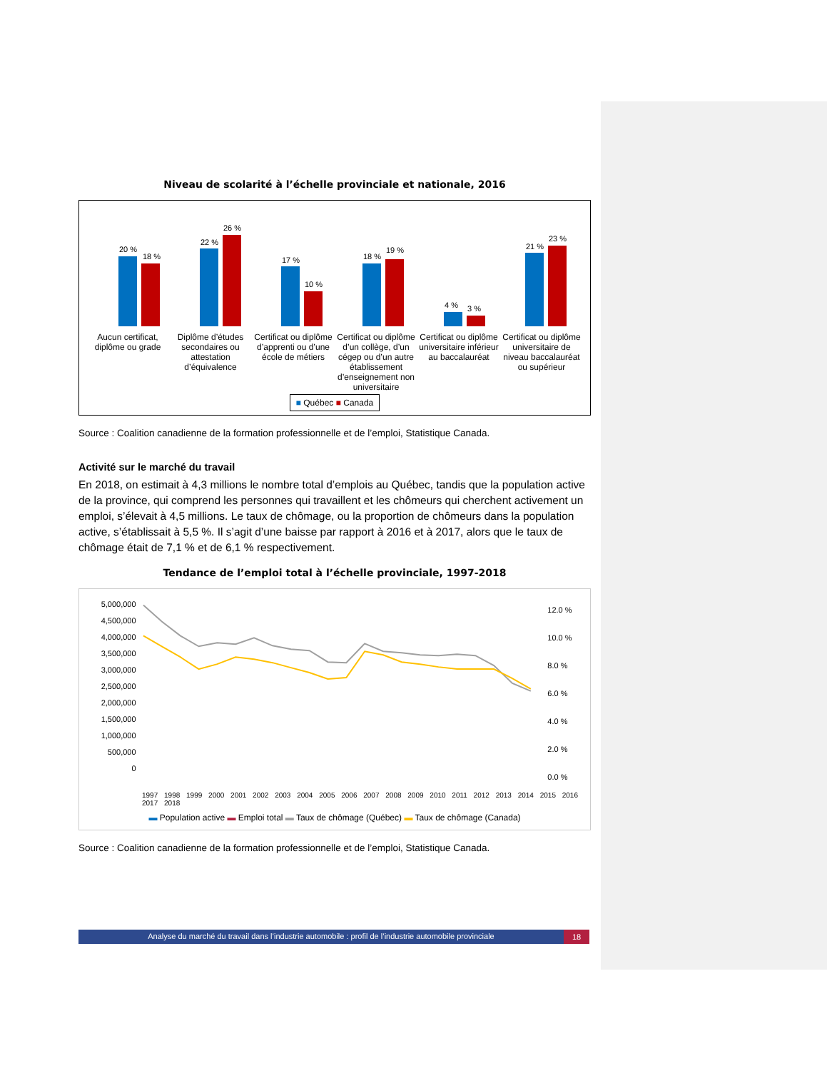Niveau de scolarité à l’échelle provinciale et nationale, 2016
20 %
18 %
22 %
26 %
17 %
10 %
18 %
19 %
4 %
3 %
21 %
23 %
Aucun certificat, diplôme ou grade
Diplôme d’études secondaires ou attestation d’équivalence
Certificat ou diplôme d’apprenti ou d’une école de métiers
Certificat ou diplôme d’un collège, d’un cégep ou d’un autre établissement d’enseignement non universitaire
Certificat ou diplôme universitaire inférieur au baccalauréat
Certificat ou diplôme universitaire de niveau baccalauréat ou supérieur
■ Québec ■ Canada
Source : Coalition canadienne de la formation professionnelle et de l’emploi, Statistique Canada.
Activité sur le marché du travail
En 2018, on estimait à 4,3 millions le nombre total d’emplois au Québec, tandis que la population active de la province, qui comprend les personnes qui travaillent et les chômeurs qui cherchent activement un emploi, s’élevait à 4,5 millions. Le taux de chômage, ou la proportion de chômeurs dans la population active, s’établissait à 5,5 %. Il s’agit d’une baisse par rapport à 2016 et à 2017, alors que le taux de chômage était de 7,1 % et de 6,1 % respectivement.
Tendance de l’emploi total à l’échelle provinciale, 1997-2018
5,000,000
4,500,000
4,000,000
3,500,000
3,000,000
2,500,000
2,000,000
1,500,000
1,000,000
500,000
0
12.0 %
10.0 %
8.0 %
6.0 %
4.0 %
2.0 %
0.0 %
1997 1998 1999 2000 2001 2002 2003 2004 2005 2006 2007 2008 2009 2010 2011 2012 2013 2014 2015 2016 2017 2018
▬ Population active ▬ Emploi total ▬ Taux de chômage (Québec) ▬ Taux de chômage (Canada)
Source : Coalition canadienne de la formation professionnelle et de l’emploi, Statistique Canada.
Analyse du marché du travail dans l’industrie automobile : profil de l’industrie automobile provinciale 18